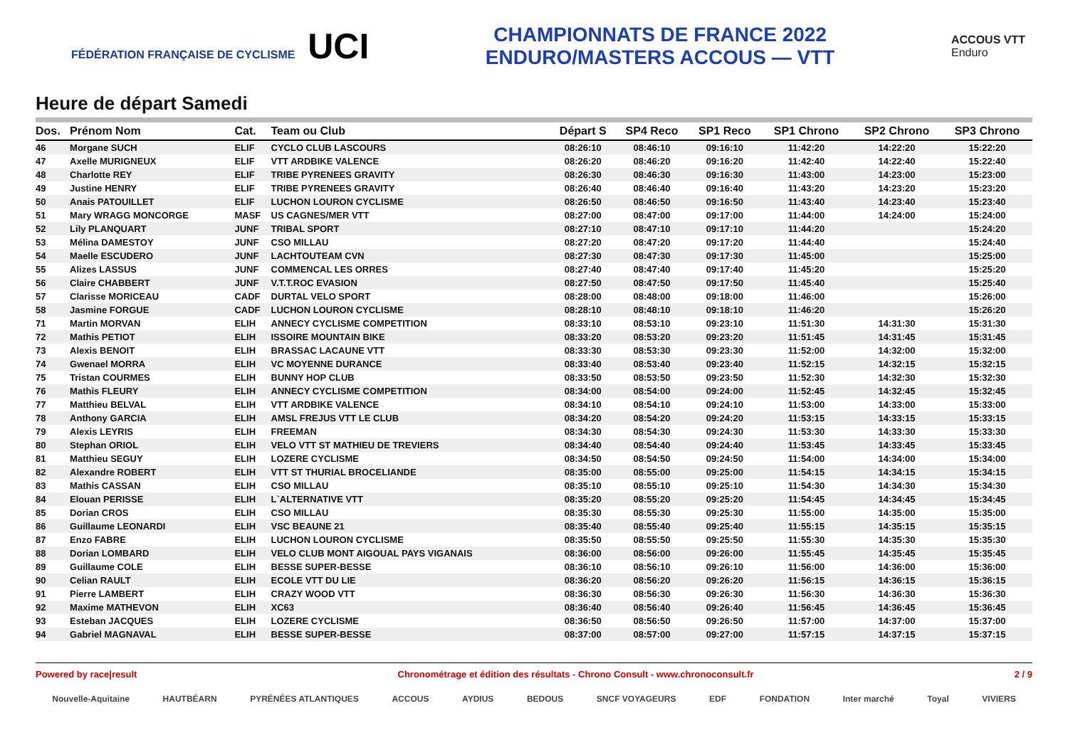FÉDÉRATION FRANÇAISE DE CYCLISME UCI
CHAMPIONNATS DE FRANCE 2022
ENDURO/MASTERS ACCOUS — VTT
ACCOUS VTT
Enduro
Heure de départ Samedi
| Dos. | Prénom Nom | Cat. | Team ou Club | Départ S | SP4 Reco | SP1 Reco | SP1 Chrono | SP2 Chrono | SP3 Chrono |
| --- | --- | --- | --- | --- | --- | --- | --- | --- | --- |
| 46 | Morgane SUCH | ELIF | CYCLO CLUB LASCOURS | 08:26:10 | 08:46:10 | 09:16:10 | 11:42:20 | 14:22:20 | 15:22:20 |
| 47 | Axelle MURIGNEUX | ELIF | VTT ARDBIKE VALENCE | 08:26:20 | 08:46:20 | 09:16:20 | 11:42:40 | 14:22:40 | 15:22:40 |
| 48 | Charlotte REY | ELIF | TRIBE PYRENEES GRAVITY | 08:26:30 | 08:46:30 | 09:16:30 | 11:43:00 | 14:23:00 | 15:23:00 |
| 49 | Justine HENRY | ELIF | TRIBE PYRENEES GRAVITY | 08:26:40 | 08:46:40 | 09:16:40 | 11:43:20 | 14:23:20 | 15:23:20 |
| 50 | Anais PATOUILLET | ELIF | LUCHON LOURON CYCLISME | 08:26:50 | 08:46:50 | 09:16:50 | 11:43:40 | 14:23:40 | 15:23:40 |
| 51 | Mary WRAGG MONCORGE | MASF | US CAGNES/MER VTT | 08:27:00 | 08:47:00 | 09:17:00 | 11:44:00 | 14:24:00 | 15:24:00 |
| 52 | Lily PLANQUART | JUNF | TRIBAL SPORT | 08:27:10 | 08:47:10 | 09:17:10 | 11:44:20 | | 15:24:20 |
| 53 | Mélina DAMESTOY | JUNF | CSO MILLAU | 08:27:20 | 08:47:20 | 09:17:20 | 11:44:40 | | 15:24:40 |
| 54 | Maelle ESCUDERO | JUNF | LACHTOUTEAM CVN | 08:27:30 | 08:47:30 | 09:17:30 | 11:45:00 | | 15:25:00 |
| 55 | Alizes LASSUS | JUNF | COMMENCAL LES ORRES | 08:27:40 | 08:47:40 | 09:17:40 | 11:45:20 | | 15:25:20 |
| 56 | Claire CHABBERT | JUNF | V.T.T.ROC EVASION | 08:27:50 | 08:47:50 | 09:17:50 | 11:45:40 | | 15:25:40 |
| 57 | Clarisse MORICEAU | CADF | DURTAL VELO SPORT | 08:28:00 | 08:48:00 | 09:18:00 | 11:46:00 | | 15:26:00 |
| 58 | Jasmine FORGUE | CADF | LUCHON LOURON CYCLISME | 08:28:10 | 08:48:10 | 09:18:10 | 11:46:20 | | 15:26:20 |
| 71 | Martin MORVAN | ELIH | ANNECY CYCLISME COMPETITION | 08:33:10 | 08:53:10 | 09:23:10 | 11:51:30 | 14:31:30 | 15:31:30 |
| 72 | Mathis PETIOT | ELIH | ISSOIRE MOUNTAIN BIKE | 08:33:20 | 08:53:20 | 09:23:20 | 11:51:45 | 14:31:45 | 15:31:45 |
| 73 | Alexis BENOIT | ELIH | BRASSAC LACAUNE VTT | 08:33:30 | 08:53:30 | 09:23:30 | 11:52:00 | 14:32:00 | 15:32:00 |
| 74 | Gwenael MORRA | ELIH | VC MOYENNE DURANCE | 08:33:40 | 08:53:40 | 09:23:40 | 11:52:15 | 14:32:15 | 15:32:15 |
| 75 | Tristan COURMES | ELIH | BUNNY HOP CLUB | 08:33:50 | 08:53:50 | 09:23:50 | 11:52:30 | 14:32:30 | 15:32:30 |
| 76 | Mathis FLEURY | ELIH | ANNECY CYCLISME COMPETITION | 08:34:00 | 08:54:00 | 09:24:00 | 11:52:45 | 14:32:45 | 15:32:45 |
| 77 | Matthieu BELVAL | ELIH | VTT ARDBIKE VALENCE | 08:34:10 | 08:54:10 | 09:24:10 | 11:53:00 | 14:33:00 | 15:33:00 |
| 78 | Anthony GARCIA | ELIH | AMSL FREJUS VTT LE CLUB | 08:34:20 | 08:54:20 | 09:24:20 | 11:53:15 | 14:33:15 | 15:33:15 |
| 79 | Alexis LEYRIS | ELIH | FREEMAN | 08:34:30 | 08:54:30 | 09:24:30 | 11:53:30 | 14:33:30 | 15:33:30 |
| 80 | Stephan ORIOL | ELIH | VELO VTT ST MATHIEU DE TREVIERS | 08:34:40 | 08:54:40 | 09:24:40 | 11:53:45 | 14:33:45 | 15:33:45 |
| 81 | Matthieu SEGUY | ELIH | LOZERE CYCLISME | 08:34:50 | 08:54:50 | 09:24:50 | 11:54:00 | 14:34:00 | 15:34:00 |
| 82 | Alexandre ROBERT | ELIH | VTT ST THURIAL BROCELIANDE | 08:35:00 | 08:55:00 | 09:25:00 | 11:54:15 | 14:34:15 | 15:34:15 |
| 83 | Mathis CASSAN | ELIH | CSO MILLAU | 08:35:10 | 08:55:10 | 09:25:10 | 11:54:30 | 14:34:30 | 15:34:30 |
| 84 | Elouan PERISSE | ELIH | L`ALTERNATIVE VTT | 08:35:20 | 08:55:20 | 09:25:20 | 11:54:45 | 14:34:45 | 15:34:45 |
| 85 | Dorian CROS | ELIH | CSO MILLAU | 08:35:30 | 08:55:30 | 09:25:30 | 11:55:00 | 14:35:00 | 15:35:00 |
| 86 | Guillaume LEONARDI | ELIH | VSC BEAUNE 21 | 08:35:40 | 08:55:40 | 09:25:40 | 11:55:15 | 14:35:15 | 15:35:15 |
| 87 | Enzo FABRE | ELIH | LUCHON LOURON CYCLISME | 08:35:50 | 08:55:50 | 09:25:50 | 11:55:30 | 14:35:30 | 15:35:30 |
| 88 | Dorian LOMBARD | ELIH | VELO CLUB MONT AIGOUAL PAYS VIGANAIS | 08:36:00 | 08:56:00 | 09:26:00 | 11:55:45 | 14:35:45 | 15:35:45 |
| 89 | Guillaume COLE | ELIH | BESSE SUPER-BESSE | 08:36:10 | 08:56:10 | 09:26:10 | 11:56:00 | 14:36:00 | 15:36:00 |
| 90 | Celian RAULT | ELIH | ECOLE VTT DU LIE | 08:36:20 | 08:56:20 | 09:26:20 | 11:56:15 | 14:36:15 | 15:36:15 |
| 91 | Pierre LAMBERT | ELIH | CRAZY WOOD VTT | 08:36:30 | 08:56:30 | 09:26:30 | 11:56:30 | 14:36:30 | 15:36:30 |
| 92 | Maxime MATHEVON | ELIH | XC63 | 08:36:40 | 08:56:40 | 09:26:40 | 11:56:45 | 14:36:45 | 15:36:45 |
| 93 | Esteban JACQUES | ELIH | LOZERE CYCLISME | 08:36:50 | 08:56:50 | 09:26:50 | 11:57:00 | 14:37:00 | 15:37:00 |
| 94 | Gabriel MAGNAVAL | ELIH | BESSE SUPER-BESSE | 08:37:00 | 08:57:00 | 09:27:00 | 11:57:15 | 14:37:15 | 15:37:15 |
Powered by race|result Chronométrage et édition des résultats - Chrono Consult - www.chronoconsult.fr 2 / 9
Nouvelle-Aquitaine HAUTBÉARN PYRÉNÉES ATLANTIQUES ACCOUS AYDIUS BEDOUS SNCF VOYAGEURS EDF FONDATION Inter marché Toyal VIVIERS